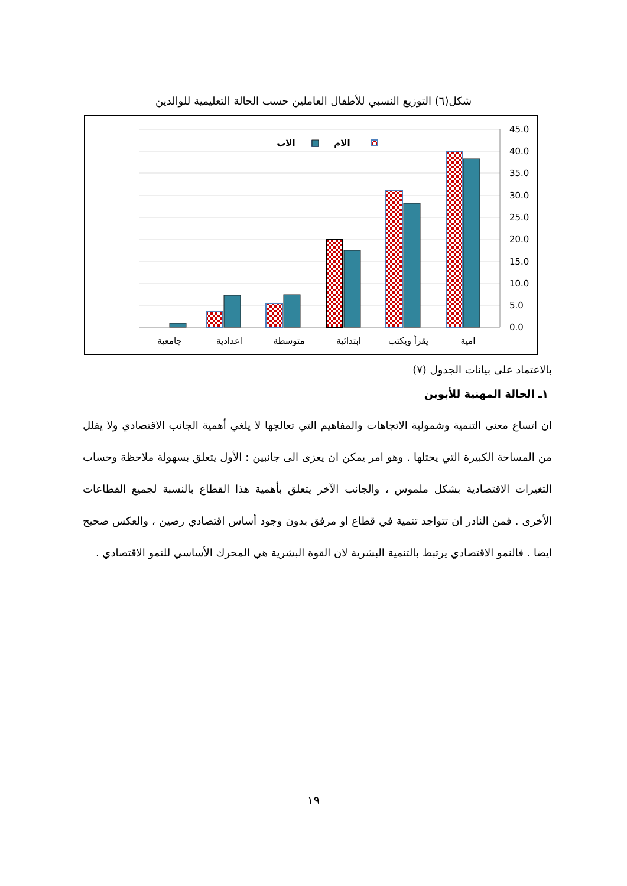شكل(٦) التوزيع النسبي للأطفال العاملين حسب الحالة التعليمية للوالدين
45.0
40.0
35.0
30.0
25.0
20.0
15.0
10.0
5.0
0.0
امية
يقرأ ويكتب
ابتدائية
متوسطة
اعدادية
جامعية
الام
الاب
بالاعتماد على بيانات الجدول (٧)
١ـ الحالة المهنية للأبوين
ان اتساع معنى التنمية وشمولية الاتجاهات والمفاهيم التي تعالجها لا يلغي أهمية الجانب الاقتصادي ولا يقلل من المساحة الكبيرة التي يحتلها . وهو امر يمكن ان يعزى الى جانبين : الأول يتعلق بسهولة ملاحظة وحساب التغيرات الاقتصادية بشكل ملموس ، والجانب الآخر يتعلق بأهمية هذا القطاع بالنسبة لجميع القطاعات الأخرى . فمن النادر ان تتواجد تنمية في قطاع او مرفق بدون وجود أساس اقتصادي رصين ، والعكس صحيح ايضا . فالنمو الاقتصادي يرتبط بالتنمية البشرية لان القوة البشرية هي المحرك الأساسي للنمو الاقتصادي .
١٩